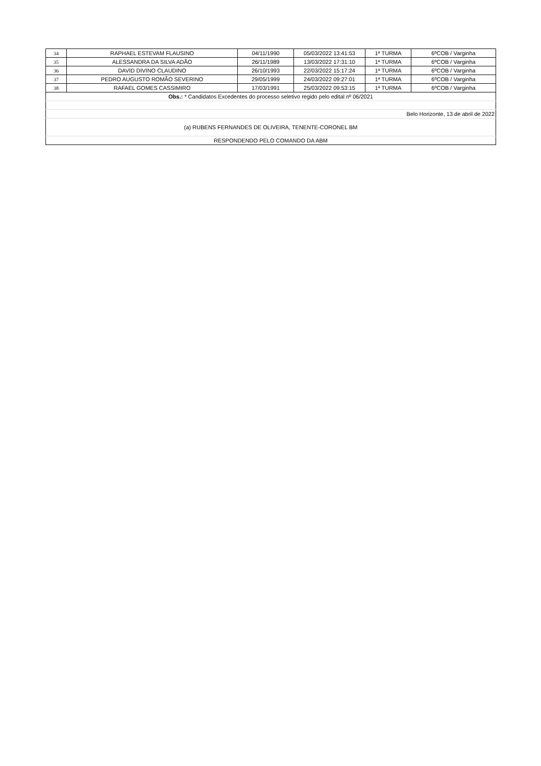| 34 | RAPHAEL ESTEVAM FLAUSINO | 04/11/1990 | 05/03/2022 13:41:53 | 1ª TURMA | 6ºCOB / Varginha |
| 35 | ALESSANDRA DA SILVA ADÃO | 26/11/1989 | 13/03/2022 17:31:10 | 1ª TURMA | 6ºCOB / Varginha |
| 36 | DAVID DIVINO CLAUDINO | 26/10/1993 | 22/03/2022 15:17:24 | 1ª TURMA | 6ºCOB / Varginha |
| 37 | PEDRO AUGUSTO ROMÃO SEVERINO | 29/05/1999 | 24/03/2022 09:27:01 | 1ª TURMA | 6ºCOB / Varginha |
| 38 | RAFAEL GOMES CASSIMIRO | 17/03/1991 | 25/03/2022 09:53:15 | 1ª TURMA | 6ºCOB / Varginha |
| Obs.: * Candidatos Excedentes do processo seletivo regido pelo edital nº 06/2021 | | | | | |
| Belo Horizonte, 13 de abril de 2022 | | | | | |
| (a) RUBENS FERNANDES DE OLIVEIRA, TENENTE-CORONEL BM | | | | | |
| RESPONDENDO PELO COMANDO DA ABM | | | | | |